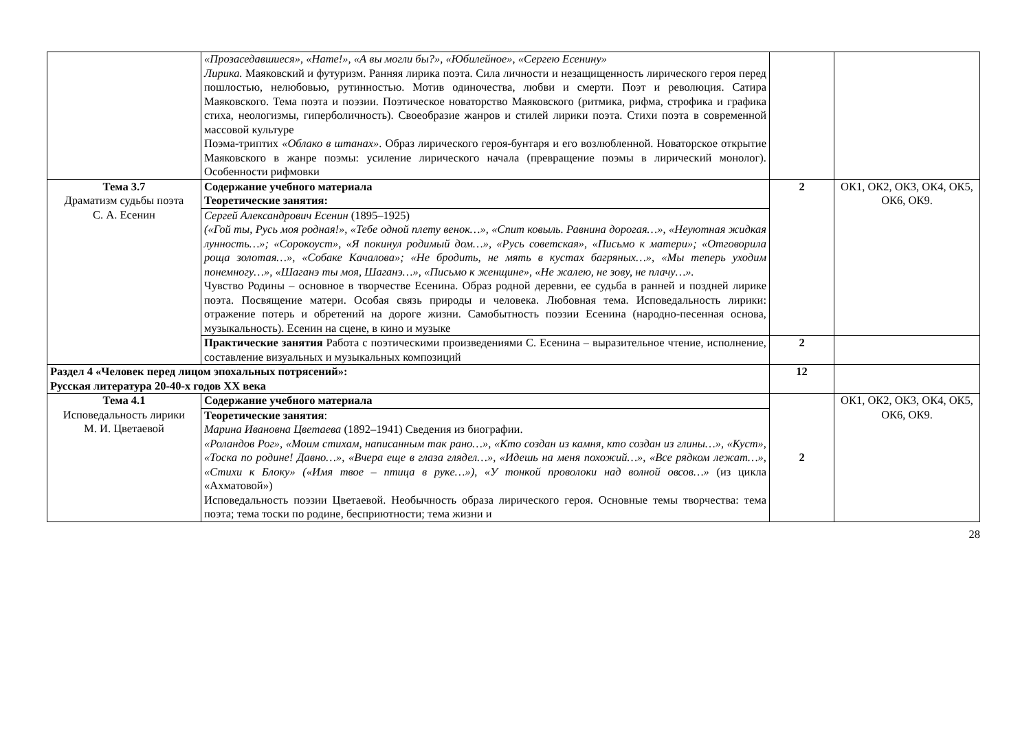| | «Прозаседавшиеся», «Нате!», «А вы могли бы?», «Юбилейное», «Сергею Есенину» Лирика. Маяковский и футуризм. Ранняя лирика поэта. Сила личности и незащищенность лирического героя перед пошлостью, нелюбовью, рутинностью. Мотив одиночества, любви и смерти. Поэт и революция. Сатира Маяковского. Тема поэта и поэзии. Поэтическое новаторство Маяковского (ритмика, рифма, строфика и графика стиха, неологизмы, гиперболичность). Своеобразие жанров и стилей лирики поэта. Стихи поэта в современной массовой культуре Поэма-триптих «Облако в штанах» . Образ лирического героя-бунтаря и его возлюбленной. Новаторское открытие Маяковского в жанре поэмы: усиление лирического начала (превращение поэмы в лирический монолог). Особенности рифмовки | | |
| Тема 3.7 Драматизм судьбы поэта С. А. Есенин | Содержание учебного материала Теоретические занятия: | 2 | ОК1, ОК2, ОК3, ОК4, ОК5, ОК6, ОК9. |
| | Сергей Александрович Есенин (1895–1925) («Гой ты, Русь моя родная!», «Тебе одной плету венок…», «Спит ковыль. Равнина дорогая…», «Неуютная жидкая лунность…»; «Сорокоуст», «Я покинул родимый дом…», «Русь советская», «Письмо к матери»; «Отговорила роща золотая…», «Собаке Качалова»; «Не бродить, не мять в кустах багряных…», «Мы теперь уходим понемногу…», «Шаганэ ты моя, Шаганэ…», «Письмо к женщине», «Не жалею, не зову, не плачу…». Чувство Родины – основное в творчестве Есенина. Образ родной деревни, ее судьба в ранней и поздней лирике поэта. Посвящение матери. Особая связь природы и человека. Любовная тема. Исповедальность лирики: отражение потерь и обретений на дороге жизни. Самобытность поэзии Есенина (народно-песенная основа, музыкальность). Есенин на сцене, в кино и музыке | | |
| | Практические занятия Работа с поэтическими произведениями С. Есенина – выразительное чтение, исполнение, составление визуальных и музыкальных композиций | 2 | |
| Раздел 4 «Человек перед лицом эпохальных потрясений»: Русская литература 20-40-х годов XX века | | 12 | |
| Тема 4.1 Исповедальность лирики М. И. Цветаевой | Содержание учебного материала | 2 | ОК1, ОК2, ОК3, ОК4, ОК5, ОК6, ОК9. |
| | Теоретические занятия : Марина Ивановна Цветаева (1892–1941) Сведения из биографии. «Роландов Рог», «Моим стихам, написанным так рано…», «Кто создан из камня, кто создан из глины…», «Куст», «Тоска по родине! Давно…», «Вчера еще в глаза глядел…», «Идешь на меня похожий…», «Все рядком лежат…», «Стихи к Блоку» («Имя твое – птица в руке…») , «У тонкой проволоки над волной овсов…» (из цикла «Ахматовой») Исповедальность поэзии Цветаевой. Необычность образа лирического героя. Основные темы творчества: тема поэта; тема тоски по родине, бесприютности; тема жизни и | | |
28